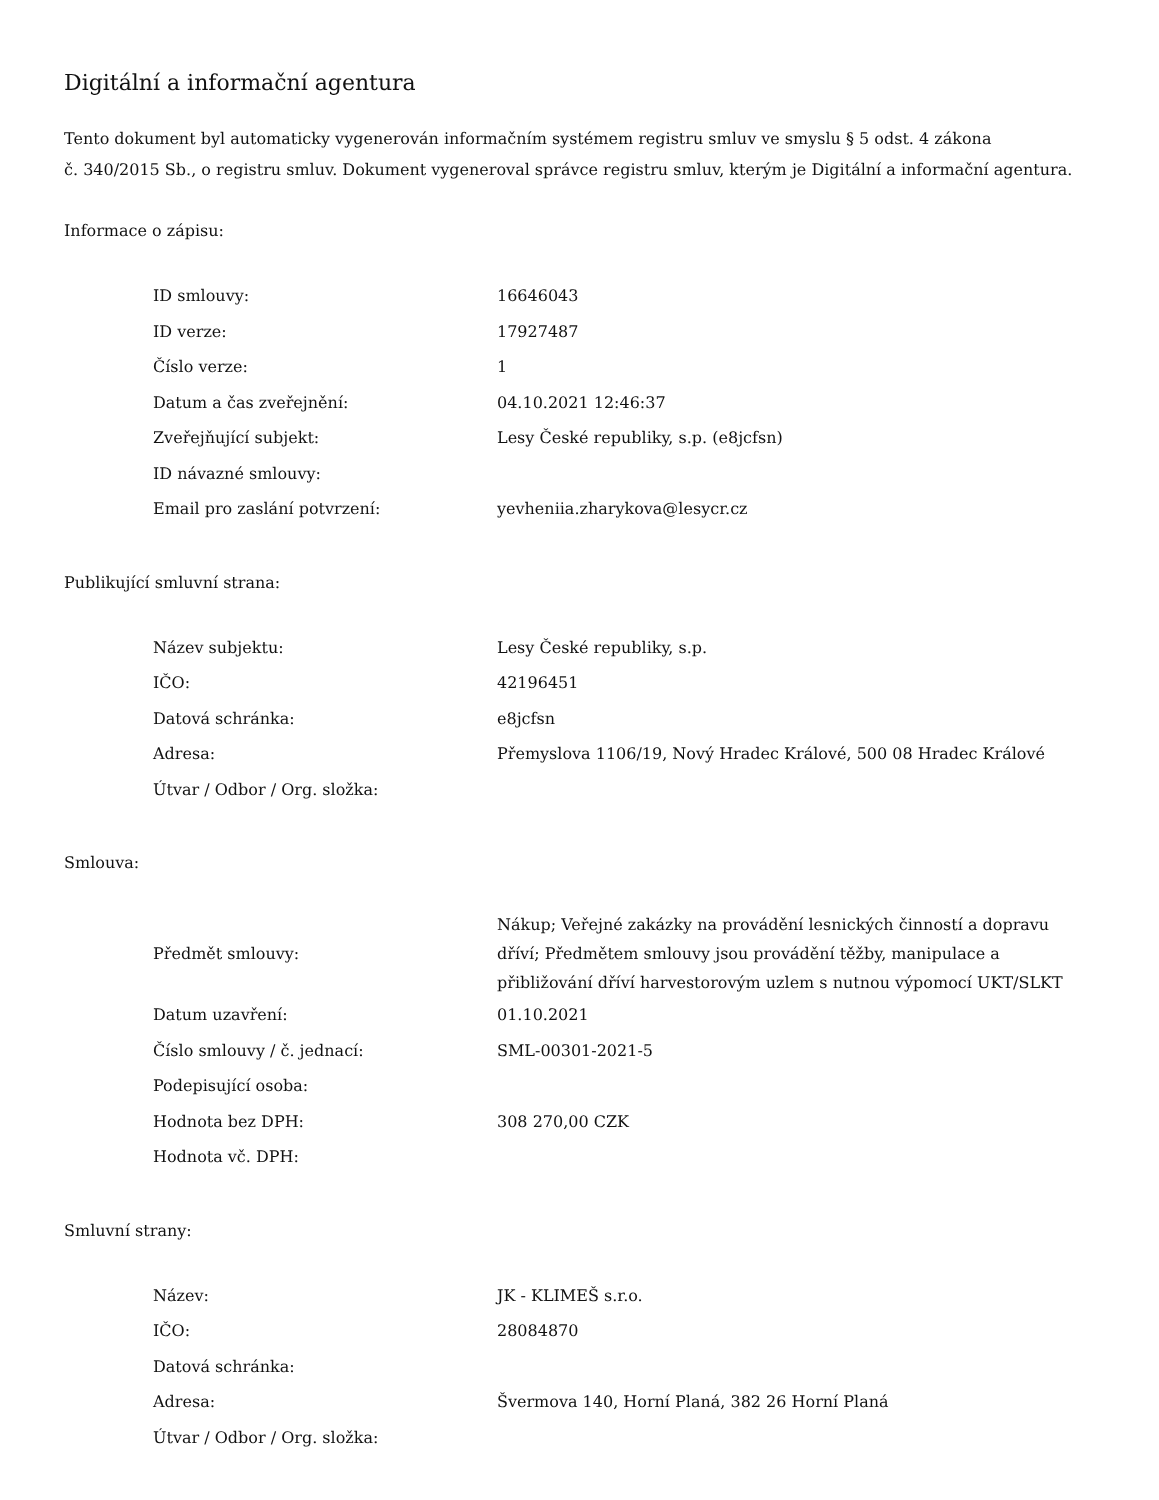Digitální a informační agentura
Tento dokument byl automaticky vygenerován informačním systémem registru smluv ve smyslu § 5 odst. 4 zákona
č. 340/2015 Sb., o registru smluv. Dokument vygeneroval správce registru smluv, kterým je Digitální a informační agentura.
Informace o zápisu:
| ID smlouvy: | 16646043 |
| ID verze: | 17927487 |
| Číslo verze: | 1 |
| Datum a čas zveřejnění: | 04.10.2021 12:46:37 |
| Zveřejňující subjekt: | Lesy České republiky, s.p. (e8jcfsn) |
| ID návazné smlouvy: | |
| Email pro zaslání potvrzení: | yevheniia.zharykova@lesycr.cz |
Publikující smluvní strana:
| Název subjektu: | Lesy České republiky, s.p. |
| IČO: | 42196451 |
| Datová schránka: | e8jcfsn |
| Adresa: | Přemyslova 1106/19, Nový Hradec Králové, 500 08 Hradec Králové |
| Útvar / Odbor / Org. složka: | |
Smlouva:
| Předmět smlouvy: | Nákup; Veřejné zakázky na provádění lesnických činností a dopravu dříví; Předmětem smlouvy jsou provádění těžby, manipulace a přibližování dříví harvestorovým uzlem s nutnou výpomocí UKT/SLKT |
| Datum uzavření: | 01.10.2021 |
| Číslo smlouvy / č. jednací: | SML-00301-2021-5 |
| Podepisující osoba: | |
| Hodnota bez DPH: | 308 270,00 CZK |
| Hodnota vč. DPH: | |
Smluvní strany:
| Název: | JK - KLIMEŠ s.r.o. |
| IČO: | 28084870 |
| Datová schránka: | |
| Adresa: | Švermova 140, Horní Planá, 382 26 Horní Planá |
| Útvar / Odbor / Org. složka: | |